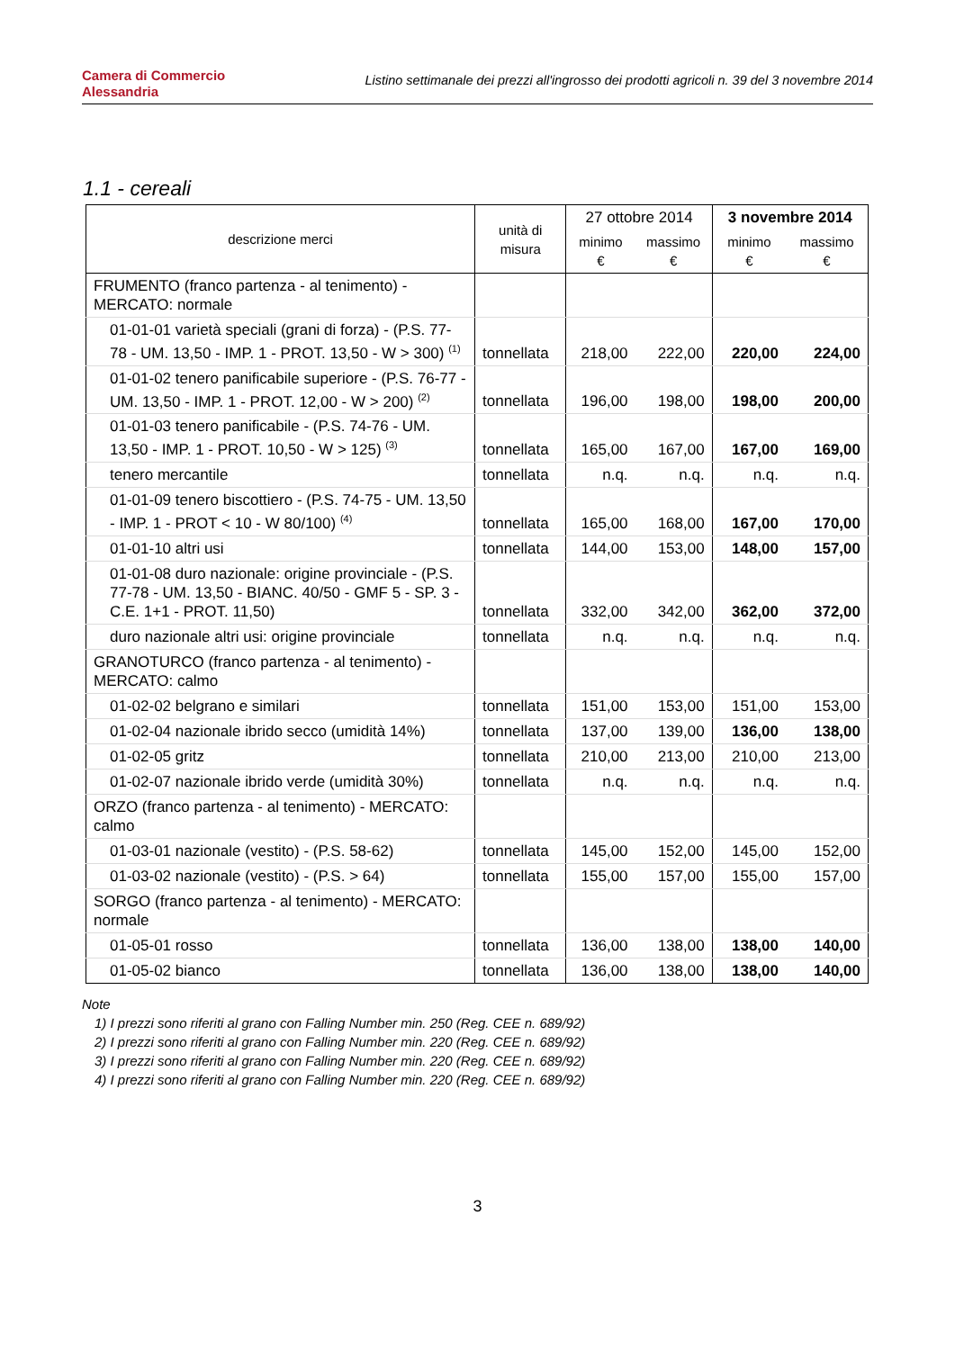Camera di Commercio
Alessandria
Listino settimanale dei prezzi all'ingrosso dei prodotti agricoli n. 39 del 3 novembre 2014
1.1 - cereali
| descrizione merci | unità di misura | 27 ottobre 2014 | | 3 novembre 2014 | |
| --- | --- | --- | --- | --- | --- |
| | | minimo € | massimo € | minimo € | massimo € |
| FRUMENTO (franco partenza - al tenimento) - MERCATO: normale | | | | | |
| 01-01-01 varietà speciali (grani di forza) - (P.S. 77-78 - UM. 13,50 - IMP. 1 - PROT. 13,50 - W > 300) <sup>(1)</sup> | tonnellata | 218,00 | 222,00 | 220,00 | 224,00 |
| 01-01-02 tenero panificabile superiore - (P.S. 76-77 - UM. 13,50 - IMP. 1 - PROT. 12,00 - W > 200) <sup>(2)</sup> | tonnellata | 196,00 | 198,00 | 198,00 | 200,00 |
| 01-01-03 tenero panificabile - (P.S. 74-76 - UM. 13,50 - IMP. 1 - PROT. 10,50 - W > 125) <sup>(3)</sup> | tonnellata | 165,00 | 167,00 | 167,00 | 169,00 |
| tenero mercantile | tonnellata | n.q. | n.q. | n.q. | n.q. |
| 01-01-09 tenero biscottiero - (P.S. 74-75 - UM. 13,50 - IMP. 1 - PROT < 10 - W 80/100) <sup>(4)</sup> | tonnellata | 165,00 | 168,00 | 167,00 | 170,00 |
| 01-01-10 altri usi | tonnellata | 144,00 | 153,00 | 148,00 | 157,00 |
| 01-01-08 duro nazionale: origine provinciale - (P.S. 77-78 - UM. 13,50 - BIANC. 40/50 - GMF 5 - SP. 3 - C.E. 1+1 - PROT. 11,50) | tonnellata | 332,00 | 342,00 | 362,00 | 372,00 |
| duro nazionale altri usi: origine provinciale | tonnellata | n.q. | n.q. | n.q. | n.q. |
| GRANOTURCO (franco partenza - al tenimento) - MERCATO: calmo | | | | | |
| 01-02-02 belgrano e similari | tonnellata | 151,00 | 153,00 | 151,00 | 153,00 |
| 01-02-04 nazionale ibrido secco (umidità 14%) | tonnellata | 137,00 | 139,00 | 136,00 | 138,00 |
| 01-02-05 gritz | tonnellata | 210,00 | 213,00 | 210,00 | 213,00 |
| 01-02-07 nazionale ibrido verde (umidità 30%) | tonnellata | n.q. | n.q. | n.q. | n.q. |
| ORZO (franco partenza - al tenimento) - MERCATO: calmo | | | | | |
| 01-03-01 nazionale (vestito) - (P.S. 58-62) | tonnellata | 145,00 | 152,00 | 145,00 | 152,00 |
| 01-03-02 nazionale (vestito) - (P.S. > 64) | tonnellata | 155,00 | 157,00 | 155,00 | 157,00 |
| SORGO (franco partenza - al tenimento) - MERCATO: normale | | | | | |
| 01-05-01 rosso | tonnellata | 136,00 | 138,00 | 138,00 | 140,00 |
| 01-05-02 bianco | tonnellata | 136,00 | 138,00 | 138,00 | 140,00 |
Note
1) I prezzi sono riferiti al grano con Falling Number min. 250 (Reg. CEE n. 689/92)
2) I prezzi sono riferiti al grano con Falling Number min. 220 (Reg. CEE n. 689/92)
3) I prezzi sono riferiti al grano con Falling Number min. 220 (Reg. CEE n. 689/92)
4) I prezzi sono riferiti al grano con Falling Number min. 220 (Reg. CEE n. 689/92)
3